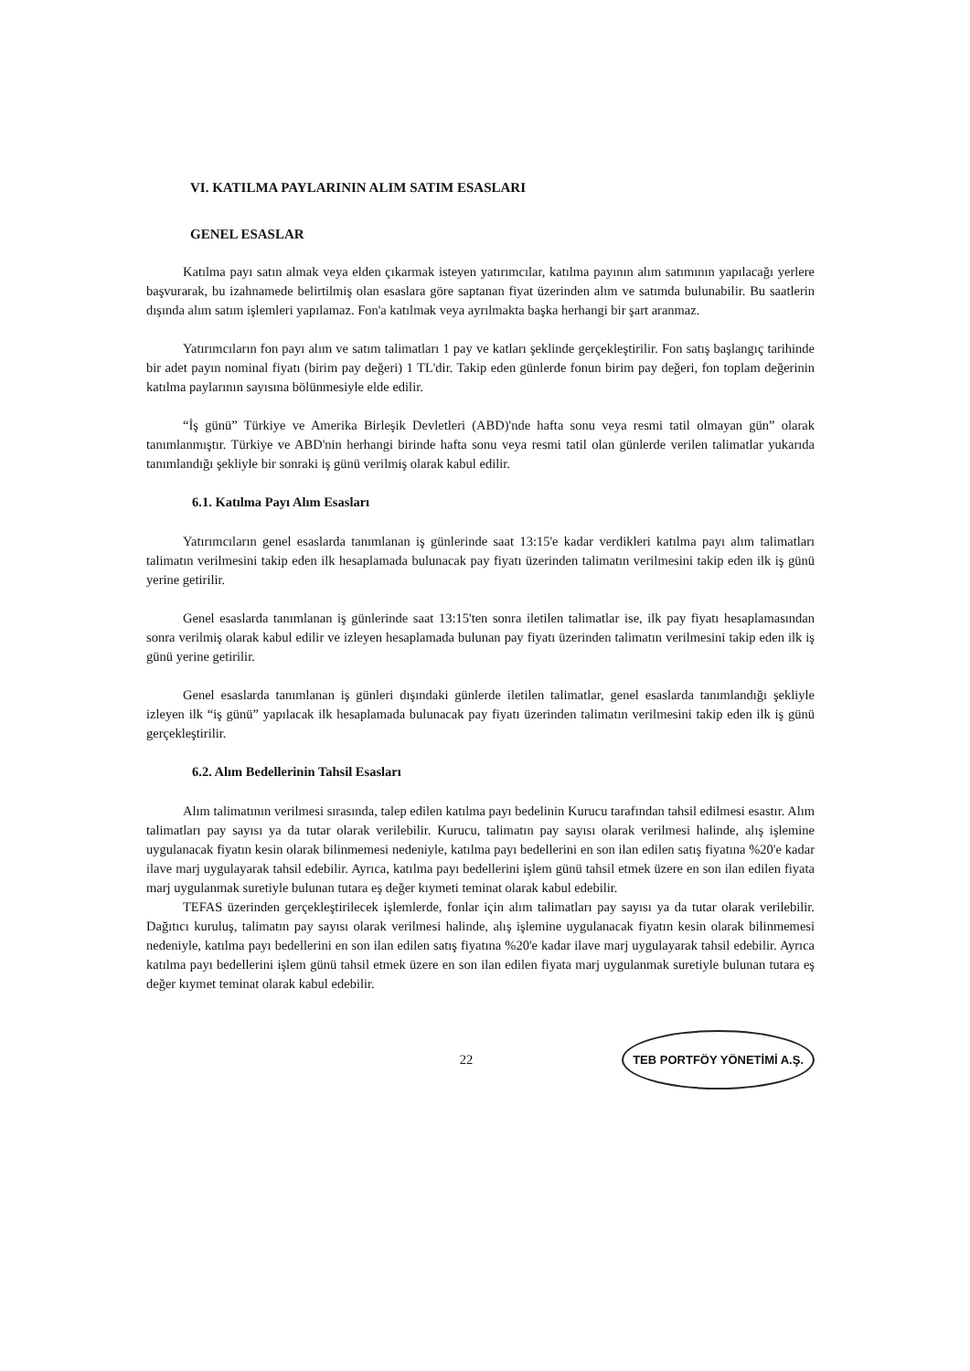VI. KATILMA PAYLARININ ALIM SATIM ESASLARI
GENEL ESASLAR
Katılma payı satın almak veya elden çıkarmak isteyen yatırımcılar, katılma payının alım satımının yapılacağı yerlere başvurarak, bu izahnamede belirtilmiş olan esaslara göre saptanan fiyat üzerinden alım ve satımda bulunabilir. Bu saatlerin dışında alım satım işlemleri yapılamaz. Fon'a katılmak veya ayrılmakta başka herhangi bir şart aranmaz.
Yatırımcıların fon payı alım ve satım talimatları 1 pay ve katları şeklinde gerçekleştirilir. Fon satış başlangıç tarihinde bir adet payın nominal fiyatı (birim pay değeri) 1 TL'dir. Takip eden günlerde fonun birim pay değeri, fon toplam değerinin katılma paylarının sayısına bölünmesiyle elde edilir.
“İş günü” Türkiye ve Amerika Birleşik Devletleri (ABD)'nde hafta sonu veya resmi tatil olmayan gün” olarak tanımlanmıştır. Türkiye ve ABD'nin herhangi birinde hafta sonu veya resmi tatil olan günlerde verilen talimatlar yukarıda tanımlandığı şekliyle bir sonraki iş günü verilmiş olarak kabul edilir.
6.1. Katılma Payı Alım Esasları
Yatırımcıların genel esaslarda tanımlanan iş günlerinde saat 13:15'e kadar verdikleri katılma payı alım talimatları talimatın verilmesini takip eden ilk hesaplamada bulunacak pay fiyatı üzerinden talimatın verilmesini takip eden ilk iş günü yerine getirilir.
Genel esaslarda tanımlanan iş günlerinde saat 13:15'ten sonra iletilen talimatlar ise, ilk pay fiyatı hesaplamasından sonra verilmiş olarak kabul edilir ve izleyen hesaplamada bulunan pay fiyatı üzerinden talimatın verilmesini takip eden ilk iş günü yerine getirilir.
Genel esaslarda tanımlanan iş günleri dışındaki günlerde iletilen talimatlar, genel esaslarda tanımlandığı şekliyle izleyen ilk “iş günü” yapılacak ilk hesaplamada bulunacak pay fiyatı üzerinden talimatın verilmesini takip eden ilk iş günü gerçekleştirilir.
6.2. Alım Bedellerinin Tahsil Esasları
Alım talimatının verilmesi sırasında, talep edilen katılma payı bedelinin Kurucu tarafından tahsil edilmesi esastır. Alım talimatları pay sayısı ya da tutar olarak verilebilir. Kurucu, talimatın pay sayısı olarak verilmesi halinde, alış işlemine uygulanacak fiyatın kesin olarak bilinmemesi nedeniyle, katılma payı bedellerini en son ilan edilen satış fiyatına %20'e kadar ilave marj uygulayarak tahsil edebilir. Ayrıca, katılma payı bedellerini işlem günü tahsil etmek üzere en son ilan edilen fiyata marj uygulanmak suretiyle bulunan tutara eş değer kıymeti teminat olarak kabul edebilir.
TEFAS üzerinden gerçekleştirilecek işlemlerde, fonlar için alım talimatları pay sayısı ya da tutar olarak verilebilir. Dağıtıcı kuruluş, talimatın pay sayısı olarak verilmesi halinde, alış işlemine uygulanacak fiyatın kesin olarak bilinmemesi nedeniyle, katılma payı bedellerini en son ilan edilen satış fiyatına %20'e kadar ilave marj uygulayarak tahsil edebilir. Ayrıca katılma payı bedellerini işlem günü tahsil etmek üzere en son ilan edilen fiyata marj uygulanmak suretiyle bulunan tutara eş değer kıymet teminat olarak kabul edebilir.
22 TEB PORTFÖY YÖNETİMİ A.Ş.